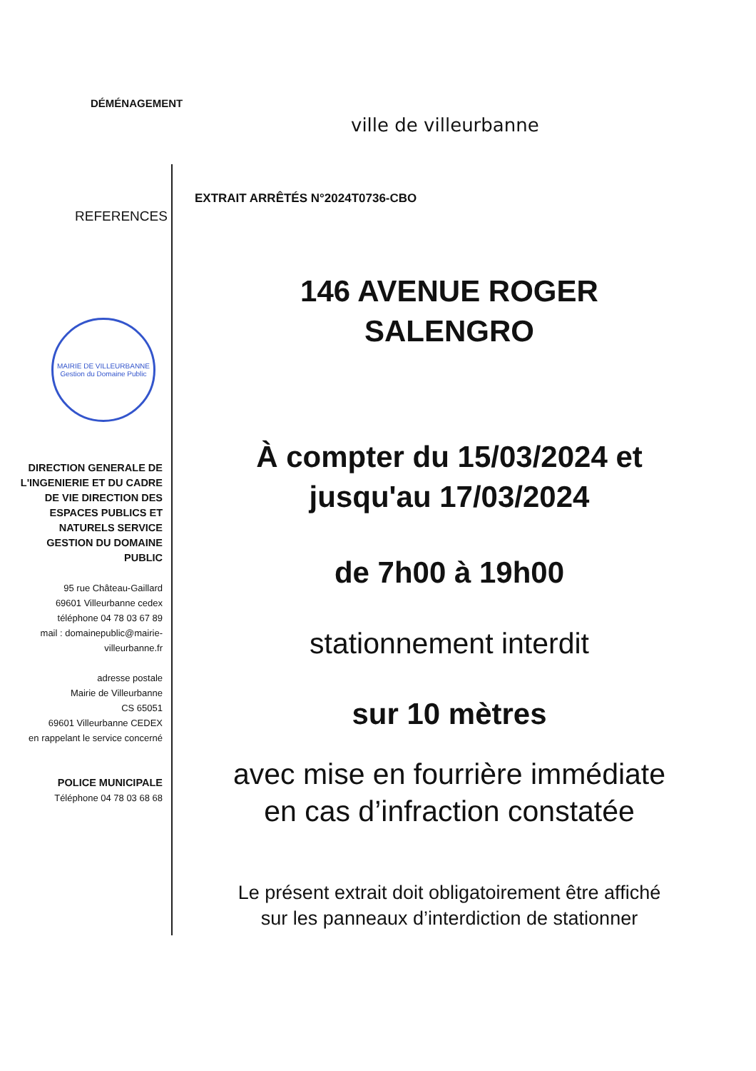DÉMÉNAGEMENT
ville de villeurbanne
EXTRAIT ARRÊTÉS N°2024T0736-CBO
REFERENCES
MAIRIE DE VILLEURBANNE
Gestion du Domaine Public
DIRECTION GENERALE DE L'INGENIERIE ET DU CADRE DE VIE DIRECTION DES ESPACES PUBLICS ET NATURELS SERVICE GESTION DU DOMAINE PUBLIC
95 rue Château-Gaillard
69601 Villeurbanne cedex
téléphone 04 78 03 67 89
mail : domainepublic@mairie-villeurbanne.fr
adresse postale
Mairie de Villeurbanne
CS 65051
69601 Villeurbanne CEDEX
en rappelant le service concerné
POLICE MUNICIPALE
Téléphone 04 78 03 68 68
146 AVENUE ROGER
SALENGRO
À compter du 15/03/2024 et
jusqu'au 17/03/2024
de 7h00 à 19h00
stationnement interdit
sur 10 mètres
avec mise en fourrière immédiate
en cas d’infraction constatée
Le présent extrait doit obligatoirement être affiché
sur les panneaux d’interdiction de stationner